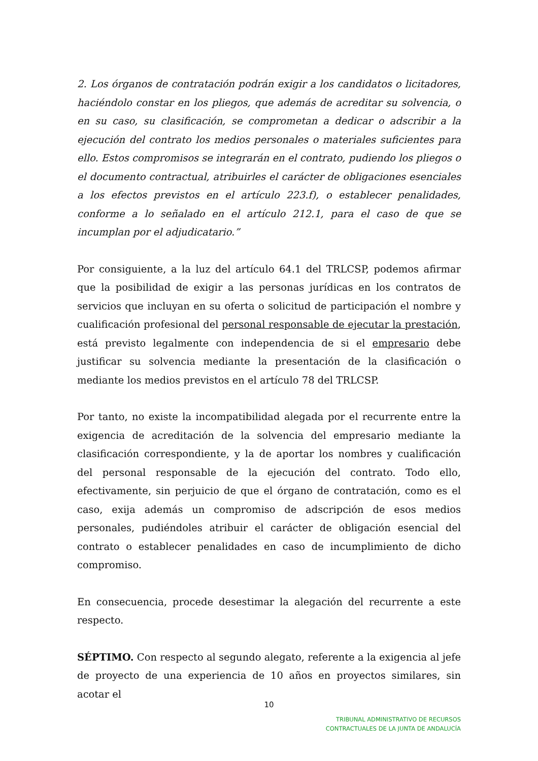2. Los órganos de contratación podrán exigir a los candidatos o licitadores, haciéndolo constar en los pliegos, que además de acreditar su solvencia, o en su caso, su clasificación, se comprometan a dedicar o adscribir a la ejecución del contrato los medios personales o materiales suficientes para ello. Estos compromisos se integrarán en el contrato, pudiendo los pliegos o el documento contractual, atribuirles el carácter de obligaciones esenciales a los efectos previstos en el artículo 223.f), o establecer penalidades, conforme a lo señalado en el artículo 212.1, para el caso de que se incumplan por el adjudicatario.”
Por consiguiente, a la luz del artículo 64.1 del TRLCSP, podemos afirmar que la posibilidad de exigir a las personas jurídicas en los contratos de servicios que incluyan en su oferta o solicitud de participación el nombre y cualificación profesional del personal responsable de ejecutar la prestación, está previsto legalmente con independencia de si el empresario debe justificar su solvencia mediante la presentación de la clasificación o mediante los medios previstos en el artículo 78 del TRLCSP.
Por tanto, no existe la incompatibilidad alegada por el recurrente entre la exigencia de acreditación de la solvencia del empresario mediante la clasificación correspondiente, y la de aportar los nombres y cualificación del personal responsable de la ejecución del contrato. Todo ello, efectivamente, sin perjuicio de que el órgano de contratación, como es el caso, exija además un compromiso de adscripción de esos medios personales, pudiéndoles atribuir el carácter de obligación esencial del contrato o establecer penalidades en caso de incumplimiento de dicho compromiso.
En consecuencia, procede desestimar la alegación del recurrente a este respecto.
SÉPTIMO. Con respecto al segundo alegato, referente a la exigencia al jefe de proyecto de una experiencia de 10 años en proyectos similares, sin acotar el
10
TRIBUNAL ADMINISTRATIVO DE RECURSOS
CONTRACTUALES DE LA JUNTA DE ANDALUCÍA